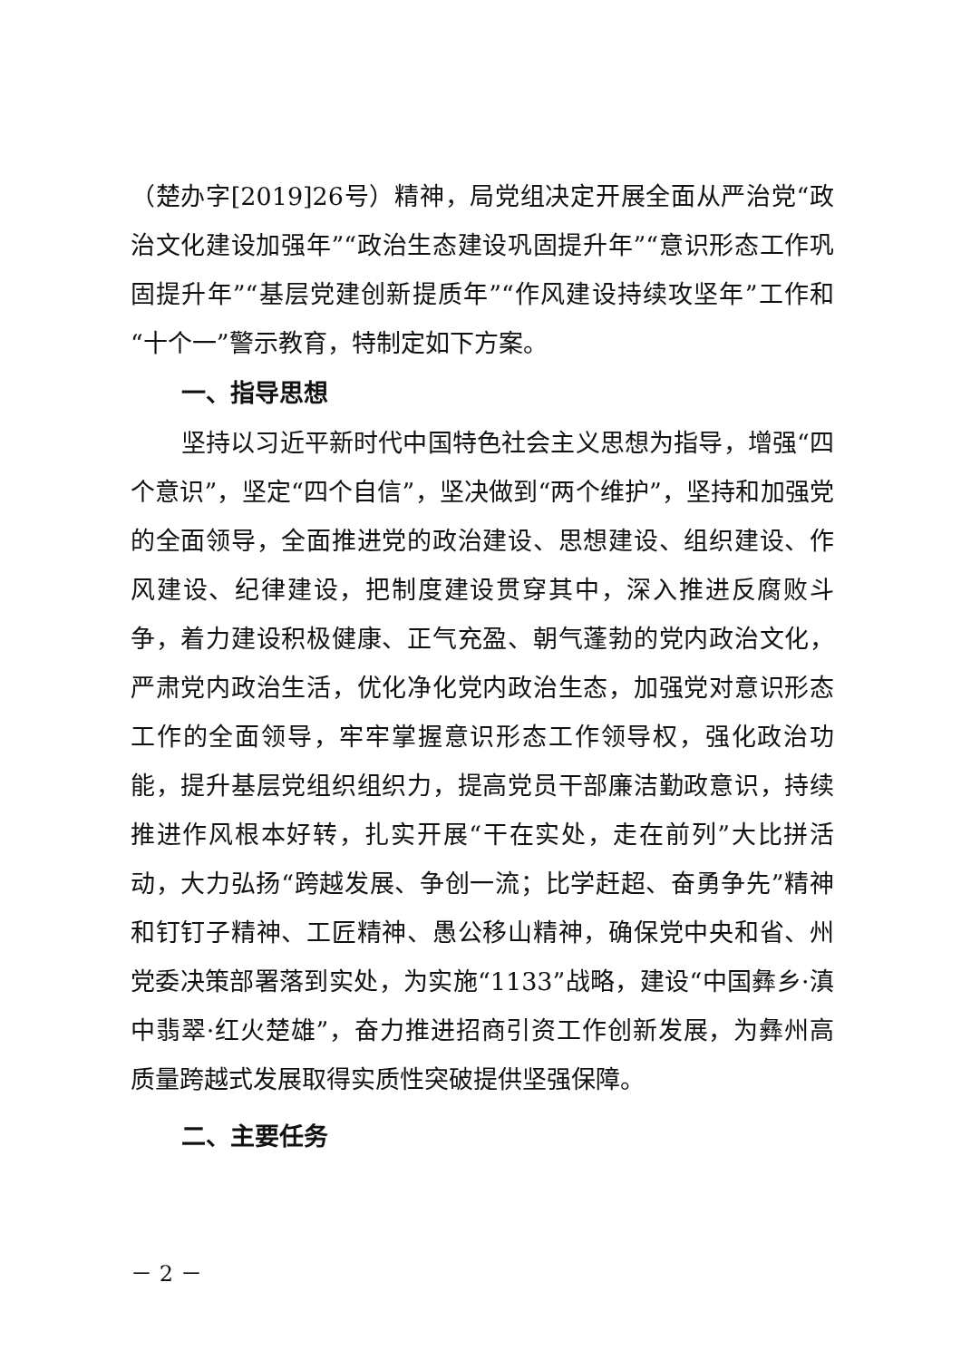（楚办字[2019]26号）精神，局党组决定开展全面从严治党“政治文化建设加强年”“政治生态建设巩固提升年”“意识形态工作巩固提升年”“基层党建创新提质年”“作风建设持续攻坚年”工作和“十个一”警示教育，特制定如下方案。
一、指导思想
坚持以习近平新时代中国特色社会主义思想为指导，增强“四个意识”，坚定“四个自信”，坚决做到“两个维护”，坚持和加强党的全面领导，全面推进党的政治建设、思想建设、组织建设、作风建设、纪律建设，把制度建设贯穿其中，深入推进反腐败斗争，着力建设积极健康、正气充盈、朝气蓬勃的党内政治文化，严肃党内政治生活，优化净化党内政治生态，加强党对意识形态工作的全面领导，牢牢掌握意识形态工作领导权，强化政治功能，提升基层党组织组织力，提高党员干部廉洁勤政意识，持续推进作风根本好转，扎实开展“干在实处，走在前列”大比拼活动，大力弘扬“跨越发展、争创一流；比学赶超、奋勇争先”精神和钉钉子精神、工匠精神、愚公移山精神，确保党中央和省、州党委决策部署落到实处，为实施“1133”战略，建设“中国彝乡·滇中翡翠·红火楚雄”，奋力推进招商引资工作创新发展，为彝州高质量跨越式发展取得实质性突破提供坚强保障。
二、主要任务
－ 2 －